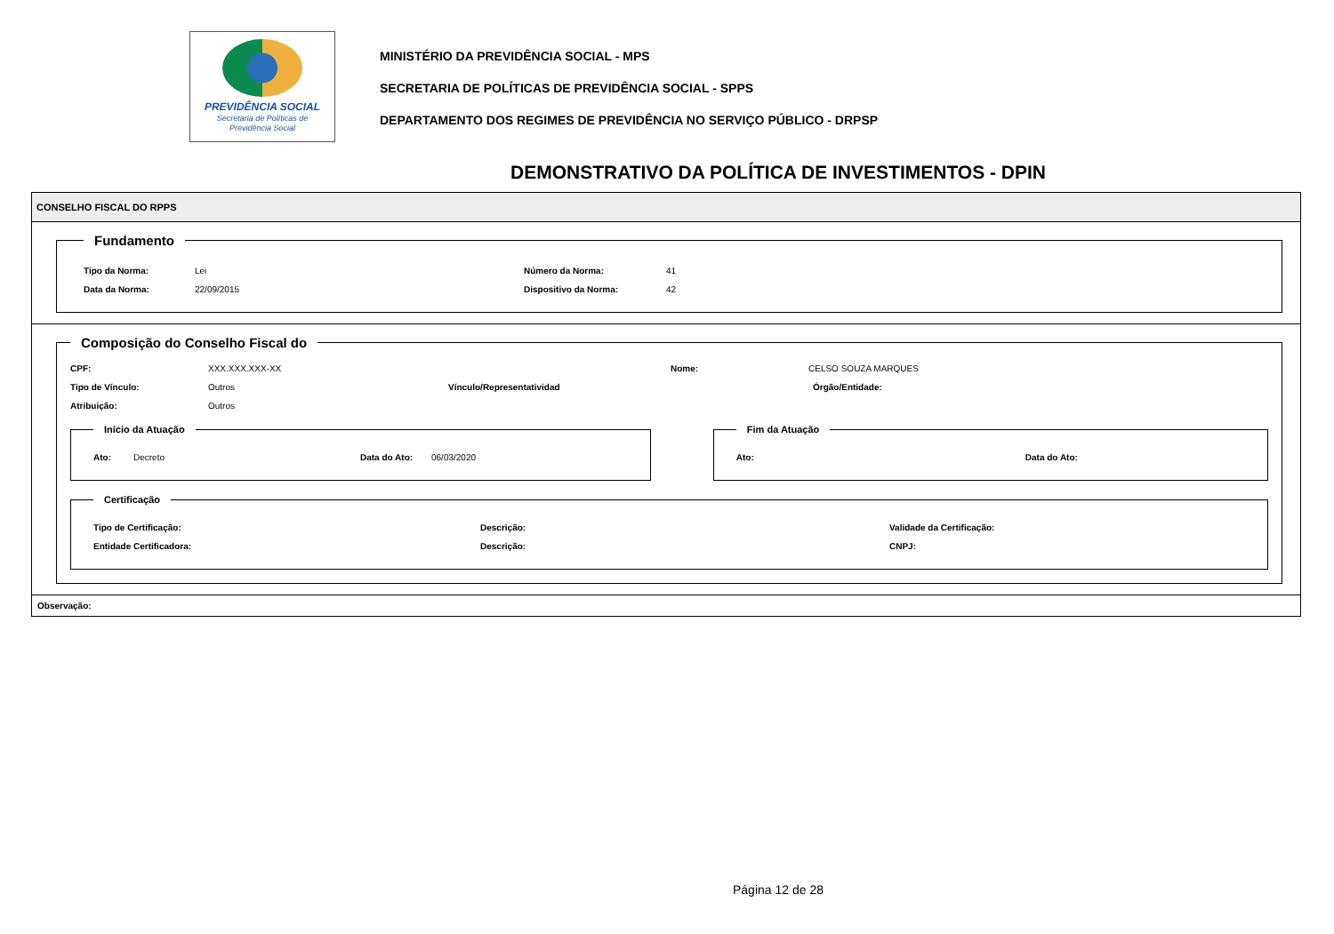PREVIDÊNCIA SOCIAL
Secretaria de Políticas de
Previdência Social
MINISTÉRIO DA PREVIDÊNCIA SOCIAL - MPS
SECRETARIA DE POLÍTICAS DE PREVIDÊNCIA SOCIAL - SPPS
DEPARTAMENTO DOS REGIMES DE PREVIDÊNCIA NO SERVIÇO PÚBLICO - DRPSP
DEMONSTRATIVO DA POLÍTICA DE INVESTIMENTOS - DPIN
CONSELHO FISCAL DO RPPS
Fundamento
Tipo da Norma: Lei Número da Norma: 41
Data da Norma: 22/09/2015 Dispositivo da Norma: 42
Composição do Conselho Fiscal do
CPF: XXX.XXX.XXX-XX Nome: CELSO SOUZA MARQUES
Tipo de Vínculo: Outros Vínculo/Representatividad Órgão/Entidade:
Atribuição: Outros
Início da Atuação
Ato: Decreto Data do Ato: 06/03/2020
Fim da Atuação
Ato: Data do Ato:
Certificação
Tipo de Certificação: Descrição: Validade da Certificação:
Entidade Certificadora: Descrição: CNPJ:
Observação:
Página 12 de 28